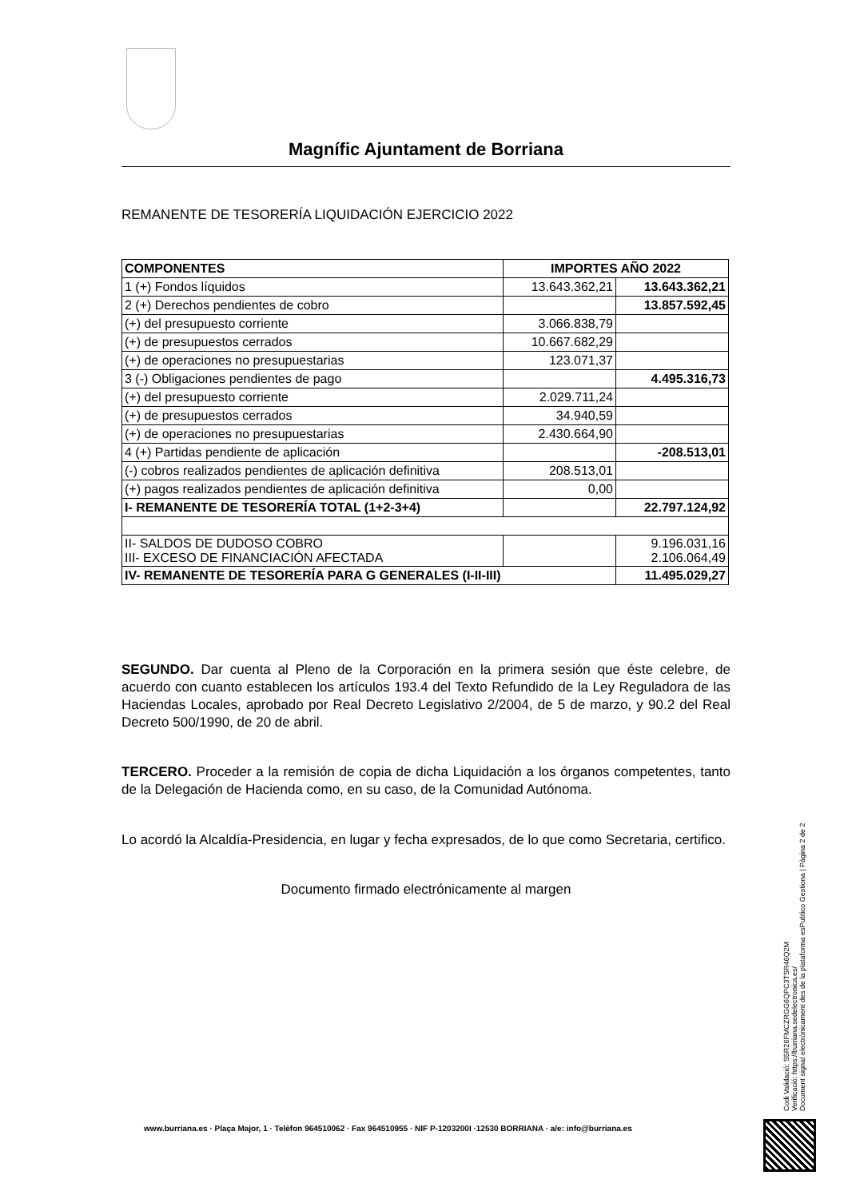Magnífic Ajuntament de Borriana
REMANENTE DE TESORERÍA LIQUIDACIÓN EJERCICIO 2022
| COMPONENTES | IMPORTES AÑO 2022 | |
| --- | --- | --- |
| 1 (+) Fondos líquidos | 13.643.362,21 | 13.643.362,21 |
| 2 (+) Derechos pendientes de cobro | | 13.857.592,45 |
| (+) del presupuesto corriente | 3.066.838,79 | |
| (+) de presupuestos cerrados | 10.667.682,29 | |
| (+) de operaciones no presupuestarias | 123.071,37 | |
| 3 (-) Obligaciones pendientes de pago | | 4.495.316,73 |
| (+) del presupuesto corriente | 2.029.711,24 | |
| (+) de presupuestos cerrados | 34.940,59 | |
| (+) de operaciones no presupuestarias | 2.430.664,90 | |
| 4 (+) Partidas pendiente de aplicación | | -208.513,01 |
| (-) cobros realizados pendientes de aplicación definitiva | 208.513,01 | |
| (+) pagos realizados pendientes de aplicación definitiva | 0,00 | |
| I- REMANENTE DE TESORERÍA TOTAL (1+2-3+4) | | 22.797.124,92 |
| II- SALDOS DE DUDOSO COBRO III- EXCESO DE FINANCIACIÓN AFECTADA | | 9.196.031,16 2.106.064,49 |
| IV- REMANENTE DE TESORERÍA PARA G GENERALES (I-II-III) | | 11.495.029,27 |
SEGUNDO. Dar cuenta al Pleno de la Corporación en la primera sesión que éste celebre, de acuerdo con cuanto establecen los artículos 193.4 del Texto Refundido de la Ley Reguladora de las Haciendas Locales, aprobado por Real Decreto Legislativo 2/2004, de 5 de marzo, y 90.2 del Real Decreto 500/1990, de 20 de abril.
TERCERO. Proceder a la remisión de copia de dicha Liquidación a los órganos competentes, tanto de la Delegación de Hacienda como, en su caso, de la Comunidad Autónoma.
Lo acordó la Alcaldía-Presidencia, en lugar y fecha expresados, de lo que como Secretaria, certifico.
Documento firmado electrónicamente al margen
Codi Validació: S5R26FMCZRGG6QPC3TSR46Q2M
Verificació: https://burriana.sedelectronica.es/
Document signat electrònicament des de la plataforma esPublico Gestiona | Pàgina 2 de 2
www.burriana.es · Plaça Major, 1 · Telèfon 964510062 · Fax 964510955 · NIF P-1203200I ·12530 BORRIANA · a/e: info@burriana.es